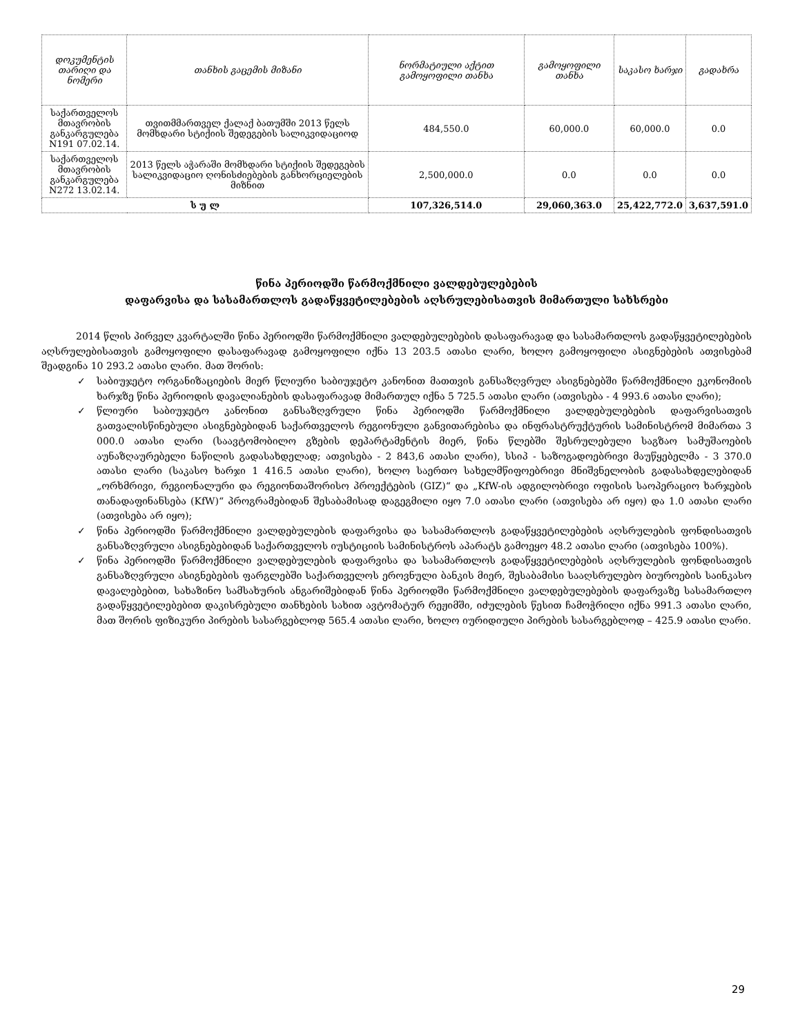| დოკუმენტის თარიღი და ნომერი | თანხის გაცემის მიზანი | ნორმატიული აქტით გამოყოფილი თანხა | გამოყოფილი თანხა | საკასო ხარჯი | გადახრა |
| --- | --- | --- | --- | --- | --- |
| საქართველოს მთავრობის განკარგულება N191 07.02.14. | თვითმმართველ ქალაქ ბათუმში 2013 წელს მომხდარი სტიქიის შედეგების სალიკვიდაციოდ | 484,550.0 | 60,000.0 | 60,000.0 | 0.0 |
| საქართველოს მთავრობის განკარგულება N272 13.02.14. | 2013 წელს აჭარაში მომხდარი სტიქიის შედეგების სალიკვიდაციო ღონისძიებების განხორციელების მიზნით | 2,500,000.0 | 0.0 | 0.0 | 0.0 |
| ს უ ლ | | 107,326,514.0 | 29,060,363.0 | 25,422,772.0 | 3,637,591.0 |
წინა პერიოდში წარმოქმნილი ვალდებულებების
დაფარვისა და სასამართლოს გადაწყვეტილებების აღსრულებისათვის მიმართული სახსრები
2014 წლის პირველ კვარტალში წინა პერიოდში წარმოქმნილი ვალდებულებების დასაფარავად და სასამართლოს გადაწყვეტილებების აღსრულებისათვის გამოყოფილი დასაფარავად გამოყოფილი იქნა 13 203.5 ათასი ლარი, ხოლო გამოყოფილი ასიგნებების ათვისებამ შეადგინა 10 293.2 ათასი ლარი. მათ შორის:
✓ საბიუჯეტო ორგანიზაციების მიერ წლიური საბიუჯეტო კანონით მათთვის განსაზღვრულ ასიგნებებში წარმოქმნილი ეკონომიის ხარჯზე წინა პერიოდის დავალიანების დასაფარავად მიმართულ იქნა 5 725.5 ათასი ლარი (ათვისება - 4 993.6 ათასი ლარი);
✓ წლიური საბიუჯეტო კანონით განსაზღვრული წინა პერიოდში წარმოქმნილი ვალდებულებების დაფარვისათვის გათვალისწინებული ასიგნებებიდან საქართველოს რეგიონული განვითარებისა და ინფრასტრუქტურის სამინისტრომ მიმართა 3 000.0 ათასი ლარი (საავტომობილო გზების დეპარტამენტის მიერ, წინა წლებში შესრულებული საგზაო სამუშაოების აუნაზღაურებელი ნაწილის გადასახდელად; ათვისება - 2 843,6 ათასი ლარი), სსიპ - საზოგადოებრივი მაუწყებელმა - 3 370.0 ათასი ლარი (საკასო ხარჯი 1 416.5 ათასი ლარი), ხოლო საერთო სახელმწიფოებრივი მნიშვნელობის გადასახდელებიდან „ორხმრივი, რეგიონალური და რეგიონთაშორისო პროექტების (GIZ)“ და „KfW-ის ადგილობრივი ოფისის საოპერაციო ხარჯების თანადაფინანსება (KfW)“ პროგრამებიდან შესაბამისად დაგეგმილი იყო 7.0 ათასი ლარი (ათვისება არ იყო) და 1.0 ათასი ლარი (ათვისება არ იყო);
✓ წინა პერიოდში წარმოქმნილი ვალდებულების დაფარვისა და სასამართლოს გადაწყვეტილებების აღსრულების ფონდისათვის განსაზღვრული ასიგნებებიდან საქართველოს იუსტიციის სამინისტროს აპარატს გამოეყო 48.2 ათასი ლარი (ათვისება 100%).
✓ წინა პერიოდში წარმოქმნილი ვალდებულების დაფარვისა და სასამართლოს გადაწყვეტილებების აღსრულების ფონდისათვის განსაზღვრული ასიგნებების ფარგლებში საქართველოს ეროვნული ბანკის მიერ, შესაბამისი სააღსრულებო ბიუროების საინკასო დავალებებით, სახაზინო სამსახურის ანგარიშებიდან წინა პერიოდში წარმოქმნილი ვალდებულებების დაფარვაზე სასამართლო გადაწყვეტილებებით დაკისრებული თანხების სახით ავტომატურ რეჟიმში, იძულების წესით ჩამოჭრილი იქნა 991.3 ათასი ლარი, მათ შორის ფიზიკური პირების სასარგებლოდ 565.4 ათასი ლარი, ხოლო იურიდიული პირების სასარგებლოდ – 425.9 ათასი ლარი.
29